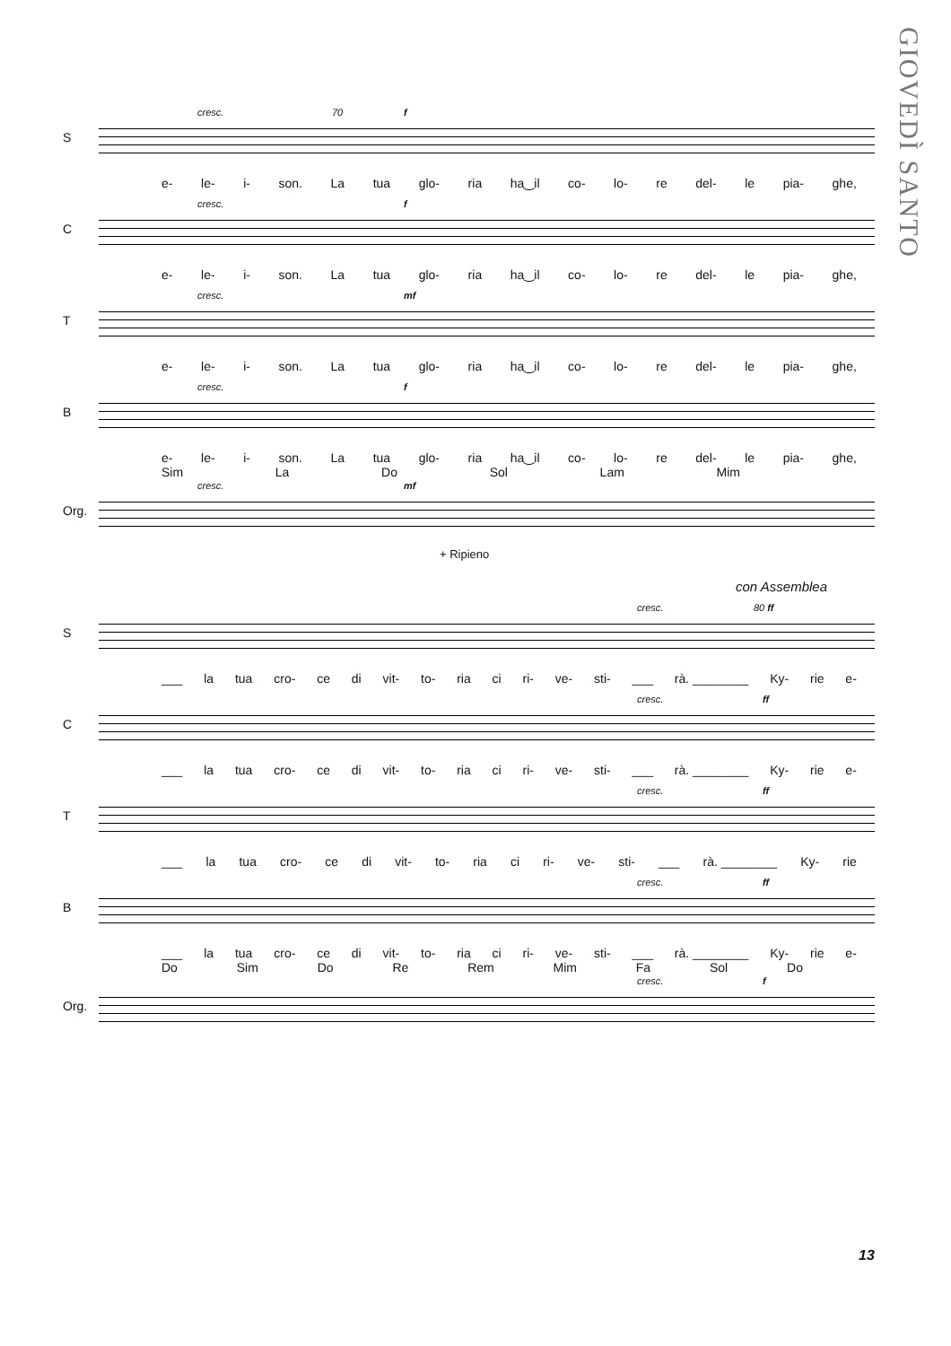GIOVEDÌ SANTO
S
cresc. 70 f
e- le- i- son. La tua glo- ria ha‿il co- lo- re del- le pia- ghe,
C
cresc. f
e- le- i- son. La tua glo- ria ha‿il co- lo- re del- le pia- ghe,
T
cresc. mf
e- le- i- son. La tua glo- ria ha‿il co- lo- re del- le pia- ghe,
B
cresc. f
e- le- i- son. La tua glo- ria ha‿il co- lo- re del- le pia- ghe,
Sim La Do Sol Lam Mim
Org.
cresc. mf
+ Ripieno
con Assemblea
S
cresc. 80 ff
___ la tua cro- ce di vit- to- ria ci ri- ve- sti- ___ rà. ________ Ky- rie e-
C
cresc. ff
___ la tua cro- ce di vit- to- ria ci ri- ve- sti- ___ rà. ________ Ky- rie e-
T
cresc. ff
___ la tua cro- ce di vit- to- ria ci ri- ve- sti- ___ rà. ________ Ky- rie
B
cresc. ff
___ la tua cro- ce di vit- to- ria ci ri- ve- sti- ___ rà. ________ Ky- rie e-
Do Sim Do Re Rem Mim Fa Sol Do
Org.
cresc. f
13